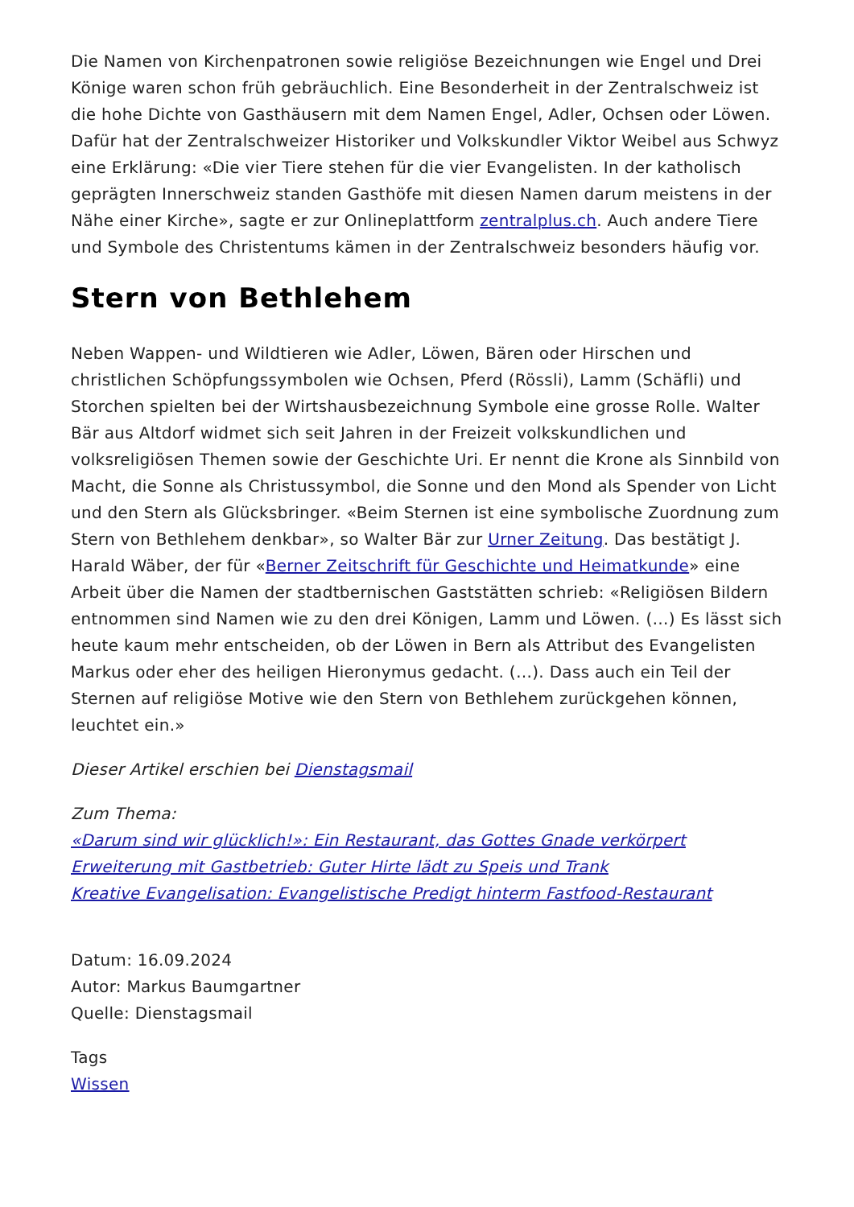Die Namen von Kirchenpatronen sowie religiöse Bezeichnungen wie Engel und Drei Könige waren schon früh gebräuchlich. Eine Besonderheit in der Zentralschweiz ist die hohe Dichte von Gasthäusern mit dem Namen Engel, Adler, Ochsen oder Löwen. Dafür hat der Zentralschweizer Historiker und Volkskundler Viktor Weibel aus Schwyz eine Erklärung: «Die vier Tiere stehen für die vier Evangelisten. In der katholisch geprägten Innerschweiz standen Gasthöfe mit diesen Namen darum meistens in der Nähe einer Kirche», sagte er zur Onlineplattform zentralplus.ch. Auch andere Tiere und Symbole des Christentums kämen in der Zentralschweiz besonders häufig vor.
Stern von Bethlehem
Neben Wappen- und Wildtieren wie Adler, Löwen, Bären oder Hirschen und christlichen Schöpfungssymbolen wie Ochsen, Pferd (Rössli), Lamm (Schäfli) und Storchen spielten bei der Wirtshausbezeichnung Symbole eine grosse Rolle. Walter Bär aus Altdorf widmet sich seit Jahren in der Freizeit volkskundlichen und volksreligiösen Themen sowie der Geschichte Uri. Er nennt die Krone als Sinnbild von Macht, die Sonne als Christussymbol, die Sonne und den Mond als Spender von Licht und den Stern als Glücksbringer. «Beim Sternen ist eine symbolische Zuordnung zum Stern von Bethlehem denkbar», so Walter Bär zur Urner Zeitung. Das bestätigt J. Harald Wäber, der für «Berner Zeitschrift für Geschichte und Heimatkunde» eine Arbeit über die Namen der stadtbernischen Gaststätten schrieb: «Religiösen Bildern entnommen sind Namen wie zu den drei Königen, Lamm und Löwen. (…) Es lässt sich heute kaum mehr entscheiden, ob der Löwen in Bern als Attribut des Evangelisten Markus oder eher des heiligen Hieronymus gedacht. (…). Dass auch ein Teil der Sternen auf religiöse Motive wie den Stern von Bethlehem zurückgehen können, leuchtet ein.»
Dieser Artikel erschien bei Dienstagsmail
Zum Thema:
«Darum sind wir glücklich!»: Ein Restaurant, das Gottes Gnade verkörpert
Erweiterung mit Gastbetrieb: Guter Hirte lädt zu Speis und Trank
Kreative Evangelisation: Evangelistische Predigt hinterm Fastfood-Restaurant
Datum: 16.09.2024
Autor: Markus Baumgartner
Quelle: Dienstagsmail
Tags
Wissen